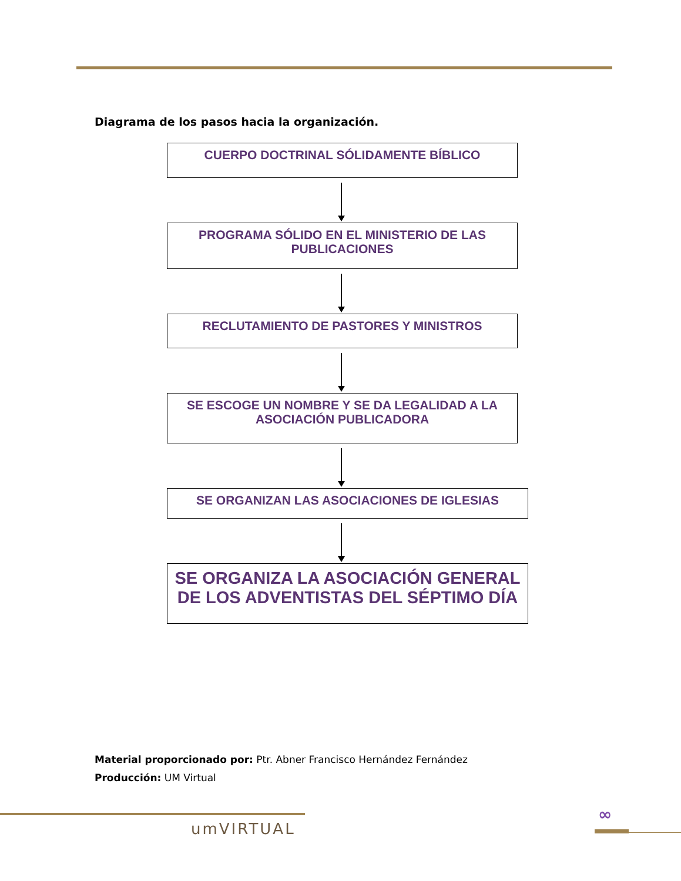Diagrama de los pasos hacia la organización.
CUERPO DOCTRINAL SÓLIDAMENTE BÍBLICO
PROGRAMA SÓLIDO EN EL MINISTERIO DE LAS PUBLICACIONES
RECLUTAMIENTO DE PASTORES Y MINISTROS
SE ESCOGE UN NOMBRE Y SE DA LEGALIDAD A LA ASOCIACIÓN PUBLICADORA
SE ORGANIZAN LAS ASOCIACIONES DE IGLESIAS
SE ORGANIZA LA ASOCIACIÓN GENERAL DE LOS ADVENTISTAS DEL SÉPTIMO DÍA
Material proporcionado por: Ptr. Abner Francisco Hernández Fernández
Producción: UM Virtual
umVIRTUAL
∞